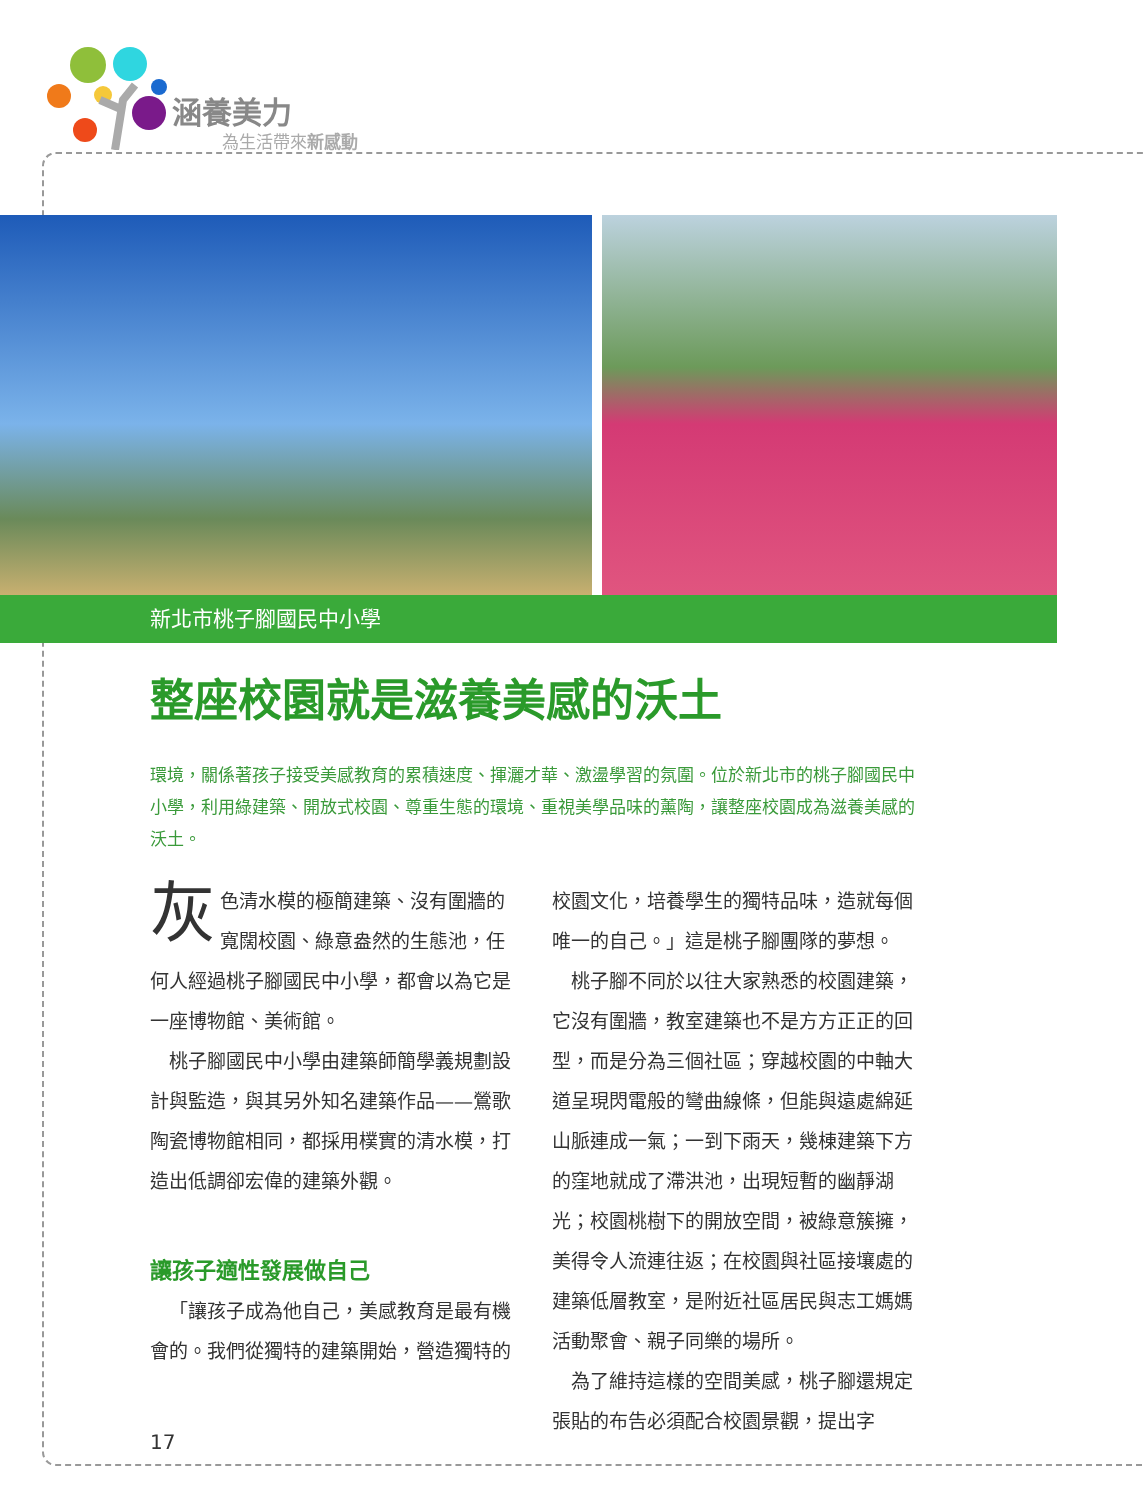涵養美力
為生活帶來新感動
新北市桃子腳國民中小學
整座校園就是滋養美感的沃土
環境，關係著孩子接受美感教育的累積速度、揮灑才華、激盪學習的氛圍。位於新北市的桃子腳國民中小學，利用綠建築、開放式校園、尊重生態的環境、重視美學品味的薰陶，讓整座校園成為滋養美感的沃土。
灰色清水模的極簡建築、沒有圍牆的寬闊校園、綠意盎然的生態池，任何人經過桃子腳國民中小學，都會以為它是一座博物館、美術館。
桃子腳國民中小學由建築師簡學義規劃設計與監造，與其另外知名建築作品——鶯歌陶瓷博物館相同，都採用樸實的清水模，打造出低調卻宏偉的建築外觀。
讓孩子適性發展做自己
「讓孩子成為他自己，美感教育是最有機會的。我們從獨特的建築開始，營造獨特的校園文化，培養學生的獨特品味，造就每個唯一的自己。」這是桃子腳團隊的夢想。
桃子腳不同於以往大家熟悉的校園建築，它沒有圍牆，教室建築也不是方方正正的回型，而是分為三個社區；穿越校園的中軸大道呈現閃電般的彎曲線條，但能與遠處綿延山脈連成一氣；一到下雨天，幾棟建築下方的窪地就成了滯洪池，出現短暫的幽靜湖光；校園桃樹下的開放空間，被綠意簇擁，美得令人流連往返；在校園與社區接壤處的建築低層教室，是附近社區居民與志工媽媽活動聚會、親子同樂的場所。
為了維持這樣的空間美感，桃子腳還規定張貼的布告必須配合校園景觀，提出字
17